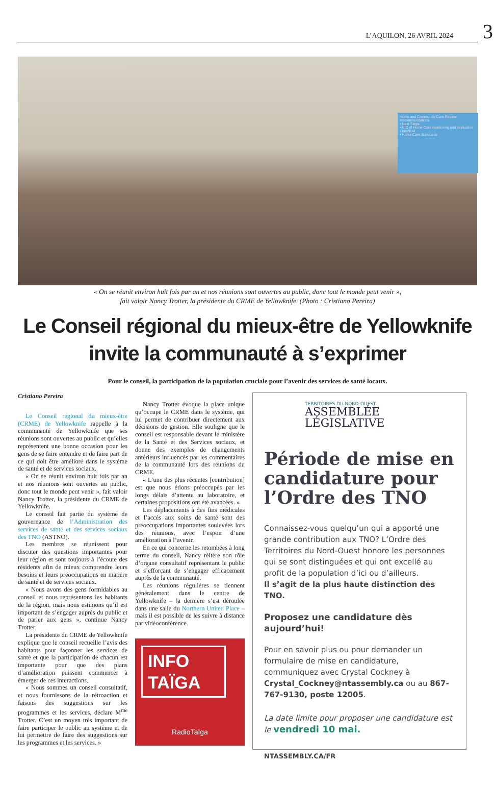L’AQUILON, 26 AVRIL 2024 3
Home and Community Care Review Recommendations
• Next Steps
• NIC of Home Care monitoring and evaluation
• InterRAI
• Home Care Standards
« On se réunit environ huit fois par an et nos réunions sont ouvertes au public, donc tout le monde peut venir »,
fait valoir Nancy Trotter, la présidente du CRME de Yellowknife. (Photo : Cristiano Pereira)
Le Conseil régional du mieux-être de Yellowknife invite la communauté à s’exprimer
Pour le conseil, la participation de la population cruciale pour l’avenir des services de santé locaux.
Cristiano Pereira
Le Conseil régional du mieux-être (CRME) de Yellowknife rappelle à la communauté de Yellowknife que ses réunions sont ouvertes au public et qu’elles représentent une bonne occasion pour les gens de se faire entendre et de faire part de ce qui doit être amélioré dans le système de santé et de services sociaux.
« On se réunit environ huit fois par an et nos réunions sont ouvertes au public, donc tout le monde peut venir », fait valoir Nancy Trotter, la présidente du CRME de Yellowknife.
Le conseil fait partie du système de gouvernance de l’Administration des services de santé et des services sociaux des TNO (ASTNO).
Les membres se réunissent pour discuter des questions importantes pour leur région et sont toujours à l’écoute des résidents afin de mieux comprendre leurs besoins et leurs préoccupations en matière de santé et de services sociaux.
« Nous avons des gens formidables au conseil et nous représentons les habitants de la région, mais nous estimons qu’il est important de s’engager auprès du public et de parler aux gens », continue Nancy Trotter.
La présidente du CRME de Yellowknife explique que le conseil recueille l’avis des habitants pour façonner les services de santé et que la participation de chacun est importante pour que des plans d’amélioration puissent commencer à émerger de ces interactions.
« Nous sommes un conseil consultatif, et nous fournissons de la rétroaction et faisons des suggestions sur les programmes et les services, déclare M<sup>me</sup> Trotter. C’est un moyen très important de faire participer le public au système et de lui permettre de faire des suggestions sur les programmes et les services. »
Nancy Trotter évoque la place unique qu’occupe le CRME dans le système, qui lui permet de contribuer directement aux décisions de gestion. Elle souligne que le conseil est responsable devant le ministère de la Santé et des Services sociaux, et donne des exemples de changements antérieurs influencés par les commentaires de la communauté lors des réunions du CRME.
« L’une des plus récentes [contribution] est que nous étions préoccupés par les longs délais d’attente au laboratoire, et certaines propositions ont été avancées. »
Les déplacements à des fins médicales et l’accès aux soins de santé sont des préoccupations importantes soulevées lors des réunions, avec l’espoir d’une amélioration à l’avenir.
En ce qui concerne les retombées à long terme du conseil, Nancy réitère son rôle d’organe consultatif représentant le public et s’efforçant de s’engager efficacement auprès de la communauté.
Les réunions régulières se tiennent généralement dans le centre de Yellowknife – la dernière s’est déroulée dans une salle du Northern United Place – mais il est possible de les suivre à distance par vidéoconférence.
INFO
TAÏGA
RadioTaïga
TERRITOIRES DU NORD-OUEST
ASSEMBLÉE
LÉGISLATIVE
Période de mise en candidature pour l’Ordre des TNO
Connaissez-vous quelqu’un qui a apporté une grande contribution aux TNO? L’Ordre des Territoires du Nord-Ouest honore les personnes qui se sont distinguées et qui ont excellé au profit de la population d’ici ou d’ailleurs.
Il s’agit de la plus haute distinction des TNO.
Proposez une candidature dès aujourd’hui!
Pour en savoir plus ou pour demander un formulaire de mise en candidature, communiquez avec Crystal Cockney à Crystal_Cockney@ntassembly.ca ou au 867-767-9130, poste 12005.
La date limite pour proposer une candidature est le vendredi 10 mai.
NTASSEMBLY.CA/FR